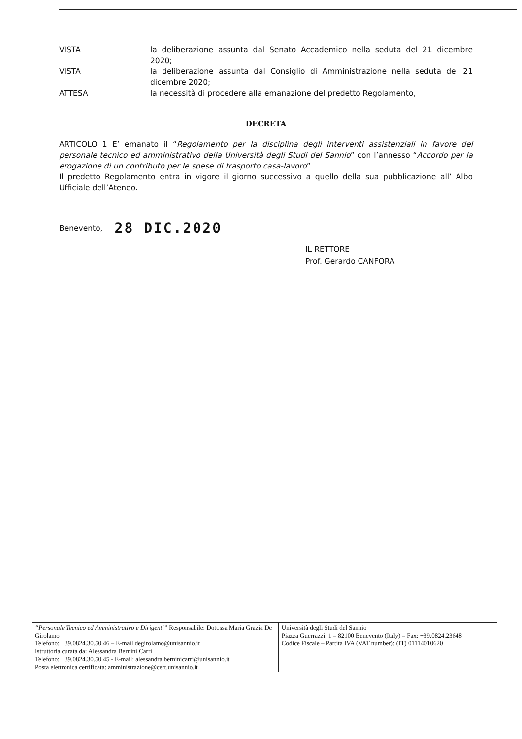VISTA la deliberazione assunta dal Senato Accademico nella seduta del 21 dicembre 2020;
VISTA la deliberazione assunta dal Consiglio di Amministrazione nella seduta del 21 dicembre 2020;
ATTESA la necessità di procedere alla emanazione del predetto Regolamento,
DECRETA
ARTICOLO 1 E’ emanato il “Regolamento per la disciplina degli interventi assistenziali in favore del personale tecnico ed amministrativo della Università degli Studi del Sannio” con l’annesso “Accordo per la erogazione di un contributo per le spese di trasporto casa-lavoro”.
Il predetto Regolamento entra in vigore il giorno successivo a quello della sua pubblicazione all’ Albo Ufficiale dell’Ateneo.
Benevento, 28 DIC.2020
IL RETTORE
Prof. Gerardo CANFORA
| “Personale Tecnico ed Amministrativo e Dirigenti” Responsabile: Dott.ssa Maria Grazia De Girolamo Telefono: +39.0824.30.50.46 – E-mail degirolamo@unisannio.it Istruttoria curata da: Alessandra Bernini Carri Telefono: +39.0824.30.50.45 - E-mail: alessandra.berninicarri@unisannio.it Posta elettronica certificata: amministrazione@cert.unisannio.it | Università degli Studi del Sannio Piazza Guerrazzi, 1 – 82100 Benevento (Italy) – Fax: +39.0824.23648 Codice Fiscale – Partita IVA (VAT number): (IT) 01114010620 |